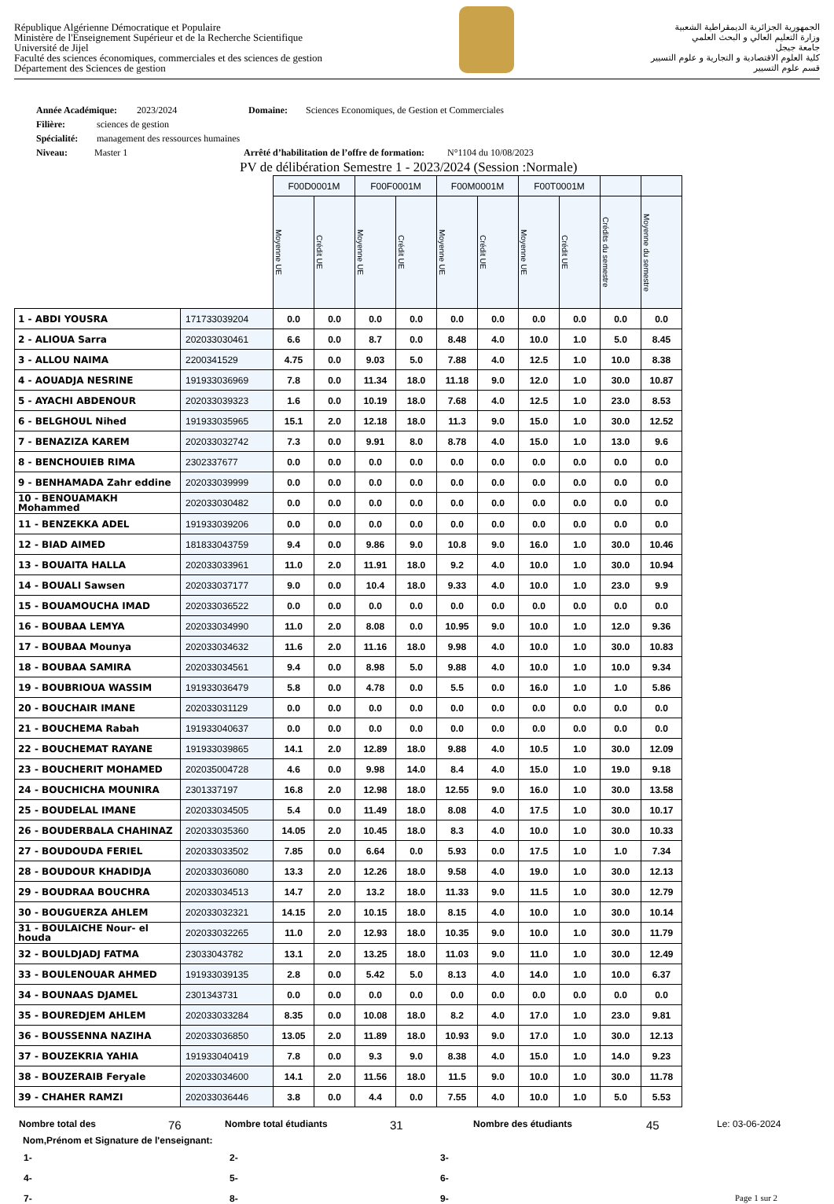République Algérienne Démocratique et Populaire
Ministère de l'Enseignement Supérieur et de la Recherche Scientifique
Université de Jijel
Faculté des sciences économiques, commerciales et des sciences de gestion
Département des Sciences de gestion
الجمهورية الجزائرية الديمقراطية الشعبية
وزارة التعليم العالي و البحث العلمي
جامعة جيجل
كلية العلوم الاقتصادية و التجارية و علوم التسيير
قسم علوم التسيير
Année Académique: 2023/2024 Domaine: Sciences Economiques, de Gestion et Commerciales
Filière: sciences de gestion
Spécialité: management des ressources humaines
Niveau: Master 1 Arrêté d’habilitation de l’offre de formation: N°1104 du 10/08/2023
PV de délibération Semestre 1 - 2023/2024 (Session :Normale)
| | | F00D0001M | | F00F0001M | | F00M0001M | | F00T0001M | | | |
| | | Moyenne UE | Crédit UE | Moyenne UE | Crédit UE | Moyenne UE | Crédit UE | Moyenne UE | Crédit UE | Crédits du semestre | Moyenne du semestre |
| 1 - ABDI YOUSRA | 171733039204 | 0.0 | 0.0 | 0.0 | 0.0 | 0.0 | 0.0 | 0.0 | 0.0 | 0.0 | 0.0 |
| 2 - ALIOUA Sarra | 202033030461 | 6.6 | 0.0 | 8.7 | 0.0 | 8.48 | 4.0 | 10.0 | 1.0 | 5.0 | 8.45 |
| 3 - ALLOU NAIMA | 2200341529 | 4.75 | 0.0 | 9.03 | 5.0 | 7.88 | 4.0 | 12.5 | 1.0 | 10.0 | 8.38 |
| 4 - AOUADJA NESRINE | 191933036969 | 7.8 | 0.0 | 11.34 | 18.0 | 11.18 | 9.0 | 12.0 | 1.0 | 30.0 | 10.87 |
| 5 - AYACHI ABDENOUR | 202033039323 | 1.6 | 0.0 | 10.19 | 18.0 | 7.68 | 4.0 | 12.5 | 1.0 | 23.0 | 8.53 |
| 6 - BELGHOUL Nihed | 191933035965 | 15.1 | 2.0 | 12.18 | 18.0 | 11.3 | 9.0 | 15.0 | 1.0 | 30.0 | 12.52 |
| 7 - BENAZIZA KAREM | 202033032742 | 7.3 | 0.0 | 9.91 | 8.0 | 8.78 | 4.0 | 15.0 | 1.0 | 13.0 | 9.6 |
| 8 - BENCHOUIEB RIMA | 2302337677 | 0.0 | 0.0 | 0.0 | 0.0 | 0.0 | 0.0 | 0.0 | 0.0 | 0.0 | 0.0 |
| 9 - BENHAMADA Zahr eddine | 202033039999 | 0.0 | 0.0 | 0.0 | 0.0 | 0.0 | 0.0 | 0.0 | 0.0 | 0.0 | 0.0 |
| 10 - BENOUAMAKH Mohammed | 202033030482 | 0.0 | 0.0 | 0.0 | 0.0 | 0.0 | 0.0 | 0.0 | 0.0 | 0.0 | 0.0 |
| 11 - BENZEKKA ADEL | 191933039206 | 0.0 | 0.0 | 0.0 | 0.0 | 0.0 | 0.0 | 0.0 | 0.0 | 0.0 | 0.0 |
| 12 - BIAD AIMED | 181833043759 | 9.4 | 0.0 | 9.86 | 9.0 | 10.8 | 9.0 | 16.0 | 1.0 | 30.0 | 10.46 |
| 13 - BOUAITA HALLA | 202033033961 | 11.0 | 2.0 | 11.91 | 18.0 | 9.2 | 4.0 | 10.0 | 1.0 | 30.0 | 10.94 |
| 14 - BOUALI Sawsen | 202033037177 | 9.0 | 0.0 | 10.4 | 18.0 | 9.33 | 4.0 | 10.0 | 1.0 | 23.0 | 9.9 |
| 15 - BOUAMOUCHA IMAD | 202033036522 | 0.0 | 0.0 | 0.0 | 0.0 | 0.0 | 0.0 | 0.0 | 0.0 | 0.0 | 0.0 |
| 16 - BOUBAA LEMYA | 202033034990 | 11.0 | 2.0 | 8.08 | 0.0 | 10.95 | 9.0 | 10.0 | 1.0 | 12.0 | 9.36 |
| 17 - BOUBAA Mounya | 202033034632 | 11.6 | 2.0 | 11.16 | 18.0 | 9.98 | 4.0 | 10.0 | 1.0 | 30.0 | 10.83 |
| 18 - BOUBAA SAMIRA | 202033034561 | 9.4 | 0.0 | 8.98 | 5.0 | 9.88 | 4.0 | 10.0 | 1.0 | 10.0 | 9.34 |
| 19 - BOUBRIOUA WASSIM | 191933036479 | 5.8 | 0.0 | 4.78 | 0.0 | 5.5 | 0.0 | 16.0 | 1.0 | 1.0 | 5.86 |
| 20 - BOUCHAIR IMANE | 202033031129 | 0.0 | 0.0 | 0.0 | 0.0 | 0.0 | 0.0 | 0.0 | 0.0 | 0.0 | 0.0 |
| 21 - BOUCHEMA Rabah | 191933040637 | 0.0 | 0.0 | 0.0 | 0.0 | 0.0 | 0.0 | 0.0 | 0.0 | 0.0 | 0.0 |
| 22 - BOUCHEMAT RAYANE | 191933039865 | 14.1 | 2.0 | 12.89 | 18.0 | 9.88 | 4.0 | 10.5 | 1.0 | 30.0 | 12.09 |
| 23 - BOUCHERIT MOHAMED | 202035004728 | 4.6 | 0.0 | 9.98 | 14.0 | 8.4 | 4.0 | 15.0 | 1.0 | 19.0 | 9.18 |
| 24 - BOUCHICHA MOUNIRA | 2301337197 | 16.8 | 2.0 | 12.98 | 18.0 | 12.55 | 9.0 | 16.0 | 1.0 | 30.0 | 13.58 |
| 25 - BOUDELAL IMANE | 202033034505 | 5.4 | 0.0 | 11.49 | 18.0 | 8.08 | 4.0 | 17.5 | 1.0 | 30.0 | 10.17 |
| 26 - BOUDERBALA CHAHINAZ | 202033035360 | 14.05 | 2.0 | 10.45 | 18.0 | 8.3 | 4.0 | 10.0 | 1.0 | 30.0 | 10.33 |
| 27 - BOUDOUDA FERIEL | 202033033502 | 7.85 | 0.0 | 6.64 | 0.0 | 5.93 | 0.0 | 17.5 | 1.0 | 1.0 | 7.34 |
| 28 - BOUDOUR KHADIDJA | 202033036080 | 13.3 | 2.0 | 12.26 | 18.0 | 9.58 | 4.0 | 19.0 | 1.0 | 30.0 | 12.13 |
| 29 - BOUDRAA BOUCHRA | 202033034513 | 14.7 | 2.0 | 13.2 | 18.0 | 11.33 | 9.0 | 11.5 | 1.0 | 30.0 | 12.79 |
| 30 - BOUGUERZA AHLEM | 202033032321 | 14.15 | 2.0 | 10.15 | 18.0 | 8.15 | 4.0 | 10.0 | 1.0 | 30.0 | 10.14 |
| 31 - BOULAICHE Nour- el houda | 202033032265 | 11.0 | 2.0 | 12.93 | 18.0 | 10.35 | 9.0 | 10.0 | 1.0 | 30.0 | 11.79 |
| 32 - BOULDJADJ FATMA | 23033043782 | 13.1 | 2.0 | 13.25 | 18.0 | 11.03 | 9.0 | 11.0 | 1.0 | 30.0 | 12.49 |
| 33 - BOULENOUAR AHMED | 191933039135 | 2.8 | 0.0 | 5.42 | 5.0 | 8.13 | 4.0 | 14.0 | 1.0 | 10.0 | 6.37 |
| 34 - BOUNAAS DJAMEL | 2301343731 | 0.0 | 0.0 | 0.0 | 0.0 | 0.0 | 0.0 | 0.0 | 0.0 | 0.0 | 0.0 |
| 35 - BOUREDJEM AHLEM | 202033033284 | 8.35 | 0.0 | 10.08 | 18.0 | 8.2 | 4.0 | 17.0 | 1.0 | 23.0 | 9.81 |
| 36 - BOUSSENNA NAZIHA | 202033036850 | 13.05 | 2.0 | 11.89 | 18.0 | 10.93 | 9.0 | 17.0 | 1.0 | 30.0 | 12.13 |
| 37 - BOUZEKRIA YAHIA | 191933040419 | 7.8 | 0.0 | 9.3 | 9.0 | 8.38 | 4.0 | 15.0 | 1.0 | 14.0 | 9.23 |
| 38 - BOUZERAIB Feryale | 202033034600 | 14.1 | 2.0 | 11.56 | 18.0 | 11.5 | 9.0 | 10.0 | 1.0 | 30.0 | 11.78 |
| 39 - CHAHER RAMZI | 202033036446 | 3.8 | 0.0 | 4.4 | 0.0 | 7.55 | 4.0 | 10.0 | 1.0 | 5.0 | 5.53 |
Nombre total des
76
Nombre total étudiants
31
Nombre des étudiants
45
Le: 03-06-2024
Nom,Prénom et Signature de l'enseignant:
1- 2- 3-
4- 5- 6-
7- 8- 9- Page 1 sur 2